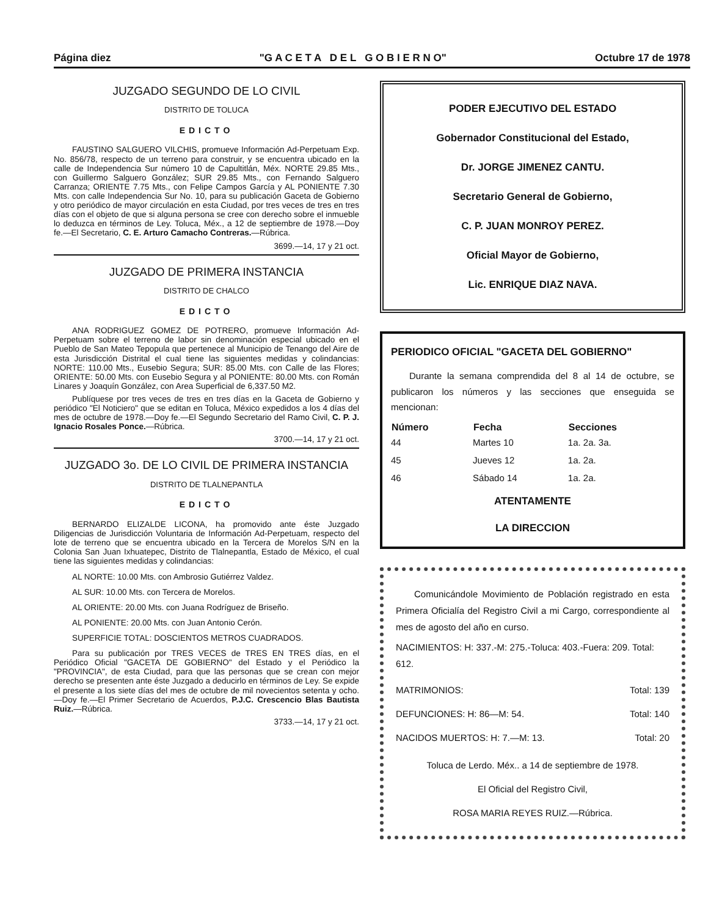Página diez "G A C E T A D E L G O B I E R N O" Octubre 17 de 1978
JUZGADO SEGUNDO DE LO CIVIL
DISTRITO DE TOLUCA
EDICTO
FAUSTINO SALGUERO VILCHIS, promueve Información Ad-Perpetuam Exp. No. 856/78, respecto de un terreno para construir, y se encuentra ubicado en la calle de Independencia Sur número 10 de Capultitlán, Méx. NORTE 29.85 Mts., con Guillermo Salguero González; SUR 29.85 Mts., con Fernando Salguero Carranza; ORIENTE 7.75 Mts., con Felipe Campos García y AL PONIENTE 7.30 Mts. con calle Independencia Sur No. 10, para su publicación Gaceta de Gobierno y otro periódico de mayor circulación en esta Ciudad, por tres veces de tres en tres días con el objeto de que si alguna persona se cree con derecho sobre el inmueble lo deduzca en términos de Ley. Toluca, Méx., a 12 de septiembre de 1978.—Doy fe.—El Secretario, C. E. Arturo Camacho Contreras.—Rúbrica.
3699.—14, 17 y 21 oct.
JUZGADO DE PRIMERA INSTANCIA
DISTRITO DE CHALCO
EDICTO
ANA RODRIGUEZ GOMEZ DE POTRERO, promueve Información Ad-Perpetuam sobre el terreno de labor sin denominación especial ubicado en el Pueblo de San Mateo Tepopula que pertenece al Municipio de Tenango del Aire de esta Jurisdicción Distrital el cual tiene las siguientes medidas y colindancias: NORTE: 110.00 Mts., Eusebio Segura; SUR: 85.00 Mts. con Calle de las Flores; ORIENTE: 50.00 Mts. con Eusebio Segura y al PONIENTE: 80.00 Mts. con Román Linares y Joaquín González, con Area Superficial de 6,337.50 M2.
Publíquese por tres veces de tres en tres días en la Gaceta de Gobierno y periódico "El Noticiero" que se editan en Toluca, México expedidos a los 4 días del mes de octubre de 1978.—Doy fe.—El Segundo Secretario del Ramo Civil, C. P. J. Ignacio Rosales Ponce.—Rúbrica.
3700.—14, 17 y 21 oct.
JUZGADO 3o. DE LO CIVIL DE PRIMERA INSTANCIA
DISTRITO DE TLALNEPANTLA
EDICTO
BERNARDO ELIZALDE LICONA, ha promovido ante éste Juzgado Diligencias de Jurisdicción Voluntaria de Información Ad-Perpetuam, respecto del lote de terreno que se encuentra ubicado en la Tercera de Morelos S/N en la Colonia San Juan Ixhuatepec, Distrito de Tlalnepantla, Estado de México, el cual tiene las siguientes medidas y colindancias:
AL NORTE: 10.00 Mts. con Ambrosio Gutiérrez Valdez.
AL SUR: 10.00 Mts. con Tercera de Morelos.
AL ORIENTE: 20.00 Mts. con Juana Rodríguez de Briseño.
AL PONIENTE: 20.00 Mts. con Juan Antonio Cerón.
SUPERFICIE TOTAL: DOSCIENTOS METROS CUADRADOS.
Para su publicación por TRES VECES de TRES EN TRES días, en el Periódico Oficial "GACETA DE GOBIERNO" del Estado y el Periódico la "PROVINCIA", de esta Ciudad, para que las personas que se crean con mejor derecho se presenten ante éste Juzgado a deducirlo en términos de Ley. Se expide el presente a los siete días del mes de octubre de mil novecientos setenta y ocho.—Doy fe.—El Primer Secretario de Acuerdos, P.J.C. Crescencio Blas Bautista Ruiz.—Rúbrica.
3733.—14, 17 y 21 oct.
PODER EJECUTIVO DEL ESTADO
Gobernador Constitucional del Estado,
Dr. JORGE JIMENEZ CANTU.
Secretario General de Gobierno,
C. P. JUAN MONROY PEREZ.
Oficial Mayor de Gobierno,
Lic. ENRIQUE DIAZ NAVA.
PERIODICO OFICIAL "GACETA DEL GOBIERNO"
Durante la semana comprendida del 8 al 14 de octubre, se publicaron los números y las secciones que enseguida se mencionan:
| Número | Fecha | Secciones |
| --- | --- | --- |
| 44 | Martes 10 | 1a. 2a. 3a. |
| 45 | Jueves 12 | 1a. 2a. |
| 46 | Sábado 14 | 1a. 2a. |
ATENTAMENTE
LA DIRECCION
Comunicándole Movimiento de Población registrado en esta Primera Oficialía del Registro Civil a mi Cargo, correspondiente al mes de agosto del año en curso.
NACIMIENTOS: H: 337.-M: 275.-Toluca: 403.-Fuera: 209. Total: 612.
| MATRIMONIOS: | Total: 139 |
| DEFUNCIONES: H: 86—M: 54. | Total: 140 |
| NACIDOS MUERTOS: H: 7.—M: 13. | Total: 20 |
Toluca de Lerdo. Méx.. a 14 de septiembre de 1978.
El Oficial del Registro Civil,
ROSA MARIA REYES RUIZ.—Rúbrica.